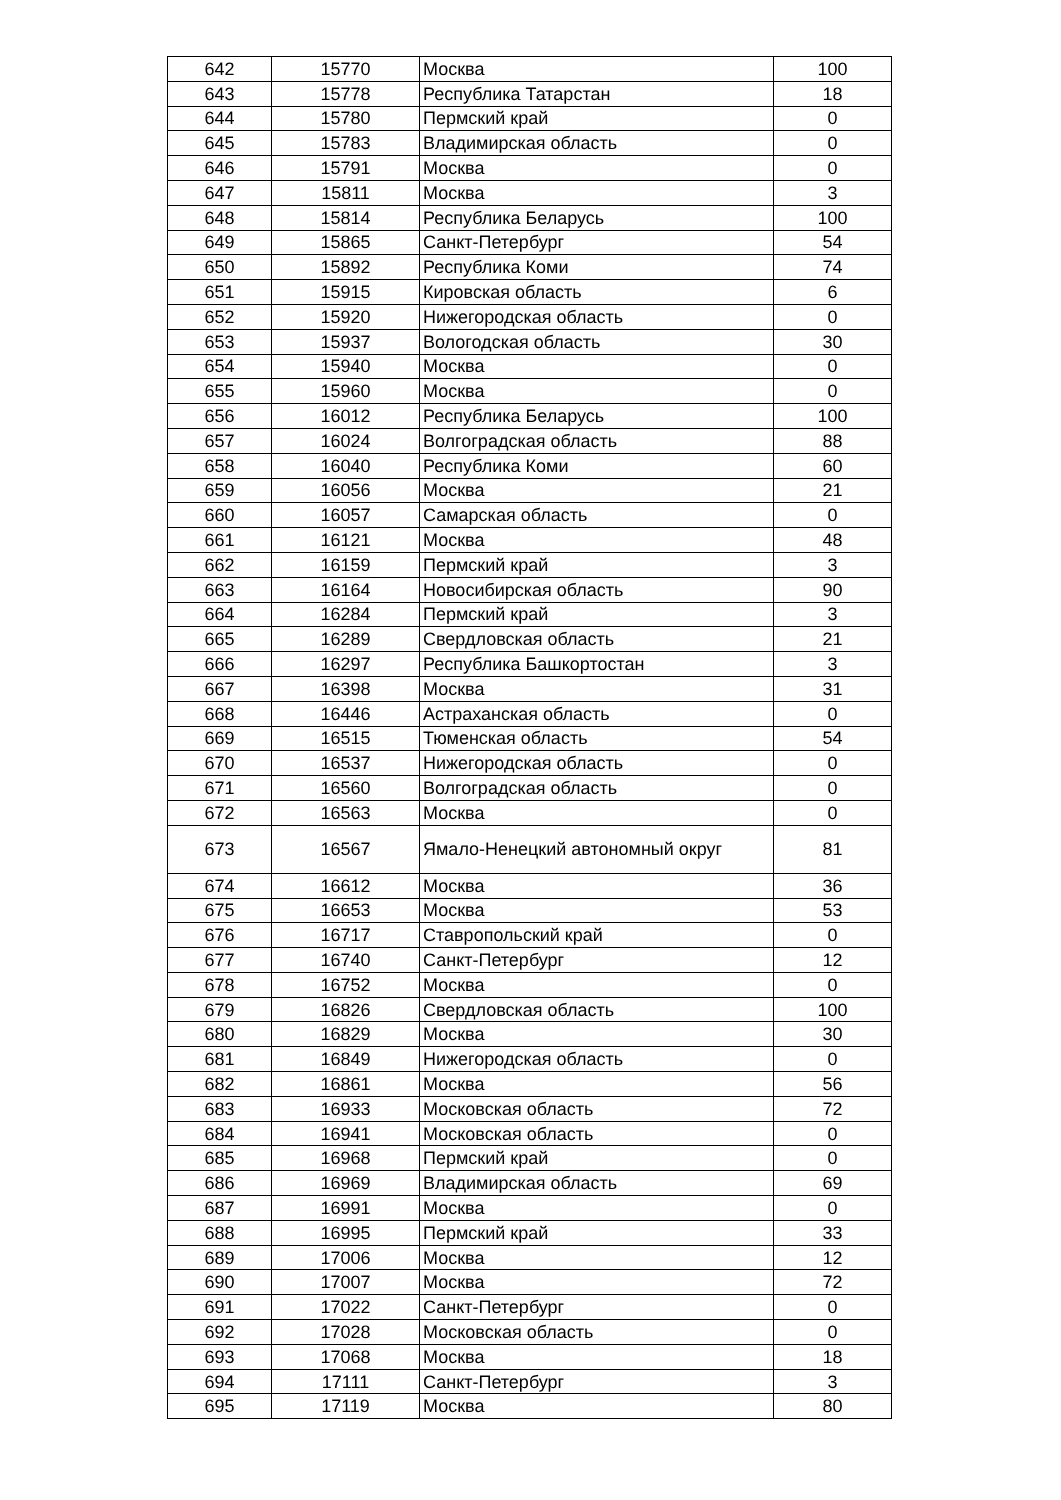| 642 | 15770 | Москва | 100 |
| 643 | 15778 | Республика Татарстан | 18 |
| 644 | 15780 | Пермский край | 0 |
| 645 | 15783 | Владимирская область | 0 |
| 646 | 15791 | Москва | 0 |
| 647 | 15811 | Москва | 3 |
| 648 | 15814 | Республика Беларусь | 100 |
| 649 | 15865 | Санкт-Петербург | 54 |
| 650 | 15892 | Республика Коми | 74 |
| 651 | 15915 | Кировская область | 6 |
| 652 | 15920 | Нижегородская область | 0 |
| 653 | 15937 | Вологодская область | 30 |
| 654 | 15940 | Москва | 0 |
| 655 | 15960 | Москва | 0 |
| 656 | 16012 | Республика Беларусь | 100 |
| 657 | 16024 | Волгоградская область | 88 |
| 658 | 16040 | Республика Коми | 60 |
| 659 | 16056 | Москва | 21 |
| 660 | 16057 | Самарская область | 0 |
| 661 | 16121 | Москва | 48 |
| 662 | 16159 | Пермский край | 3 |
| 663 | 16164 | Новосибирская область | 90 |
| 664 | 16284 | Пермский край | 3 |
| 665 | 16289 | Свердловская область | 21 |
| 666 | 16297 | Республика Башкортостан | 3 |
| 667 | 16398 | Москва | 31 |
| 668 | 16446 | Астраханская область | 0 |
| 669 | 16515 | Тюменская область | 54 |
| 670 | 16537 | Нижегородская область | 0 |
| 671 | 16560 | Волгоградская область | 0 |
| 672 | 16563 | Москва | 0 |
| 673 | 16567 | Ямало-Ненецкий автономный округ | 81 |
| 674 | 16612 | Москва | 36 |
| 675 | 16653 | Москва | 53 |
| 676 | 16717 | Ставропольский край | 0 |
| 677 | 16740 | Санкт-Петербург | 12 |
| 678 | 16752 | Москва | 0 |
| 679 | 16826 | Свердловская область | 100 |
| 680 | 16829 | Москва | 30 |
| 681 | 16849 | Нижегородская область | 0 |
| 682 | 16861 | Москва | 56 |
| 683 | 16933 | Московская область | 72 |
| 684 | 16941 | Московская область | 0 |
| 685 | 16968 | Пермский край | 0 |
| 686 | 16969 | Владимирская область | 69 |
| 687 | 16991 | Москва | 0 |
| 688 | 16995 | Пермский край | 33 |
| 689 | 17006 | Москва | 12 |
| 690 | 17007 | Москва | 72 |
| 691 | 17022 | Санкт-Петербург | 0 |
| 692 | 17028 | Московская область | 0 |
| 693 | 17068 | Москва | 18 |
| 694 | 17111 | Санкт-Петербург | 3 |
| 695 | 17119 | Москва | 80 |